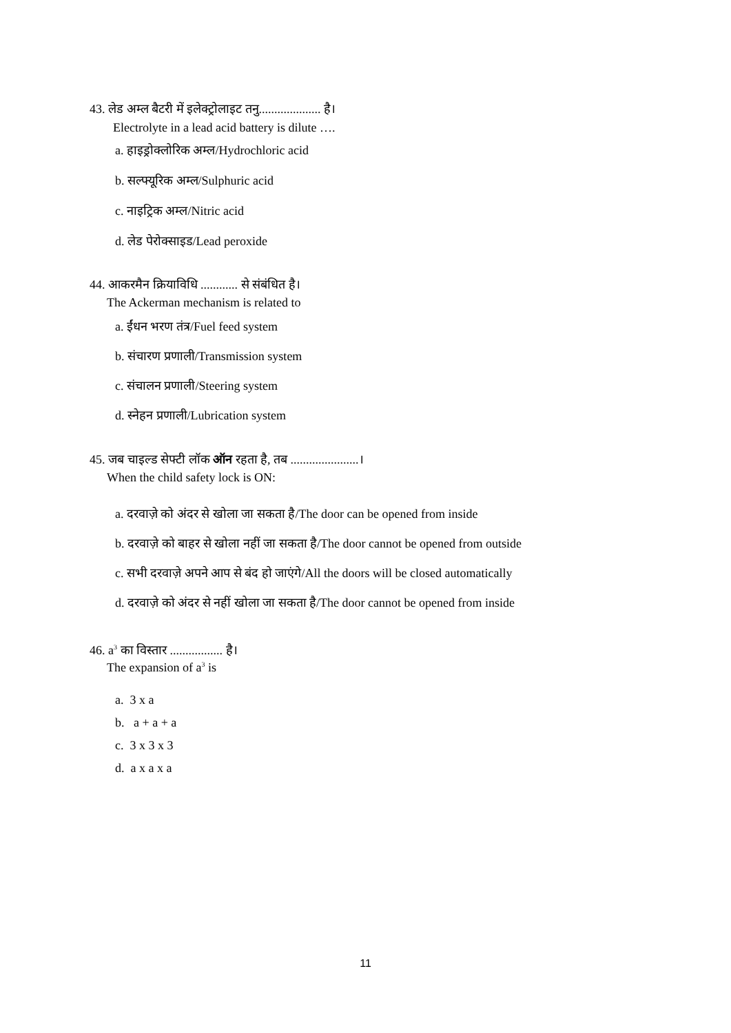43. लेड अम्ल बैटरी में इलेक्ट्रोलाइट तनु.................... है।
Electrolyte in a lead acid battery is dilute ….
a. हाइड्रोक्लोरिक अम्ल/Hydrochloric acid
b. सल्फ्यूरिक अम्ल/Sulphuric acid
c. नाइट्रिक अम्ल/Nitric acid
d. लेड पेरोक्साइड/Lead peroxide
44. आकरमैन क्रियाविधि ............ से संबंधित है।
The Ackerman mechanism is related to
a. ईंधन भरण तंत्र/Fuel feed system
b. संचारण प्रणाली/Transmission system
c. संचालन प्रणाली/Steering system
d. स्नेहन प्रणाली/Lubrication system
45. जब चाइल्ड सेफ्टी लॉक ऑन रहता है, तब ......................।
When the child safety lock is ON:
a. दरवाज़े को अंदर से खोला जा सकता है/The door can be opened from inside
b. दरवाज़े को बाहर से खोला नहीं जा सकता है/The door cannot be opened from outside
c. सभी दरवाज़े अपने आप से बंद हो जाएंगे/All the doors will be closed automatically
d. दरवाज़े को अंदर से नहीं खोला जा सकता है/The door cannot be opened from inside
46. a<sup>3</sup> का विस्तार ................. है।
The expansion of a<sup>3</sup> is
a. 3 x a
b. a + a + a
c. 3 x 3 x 3
d. a x a x a
11